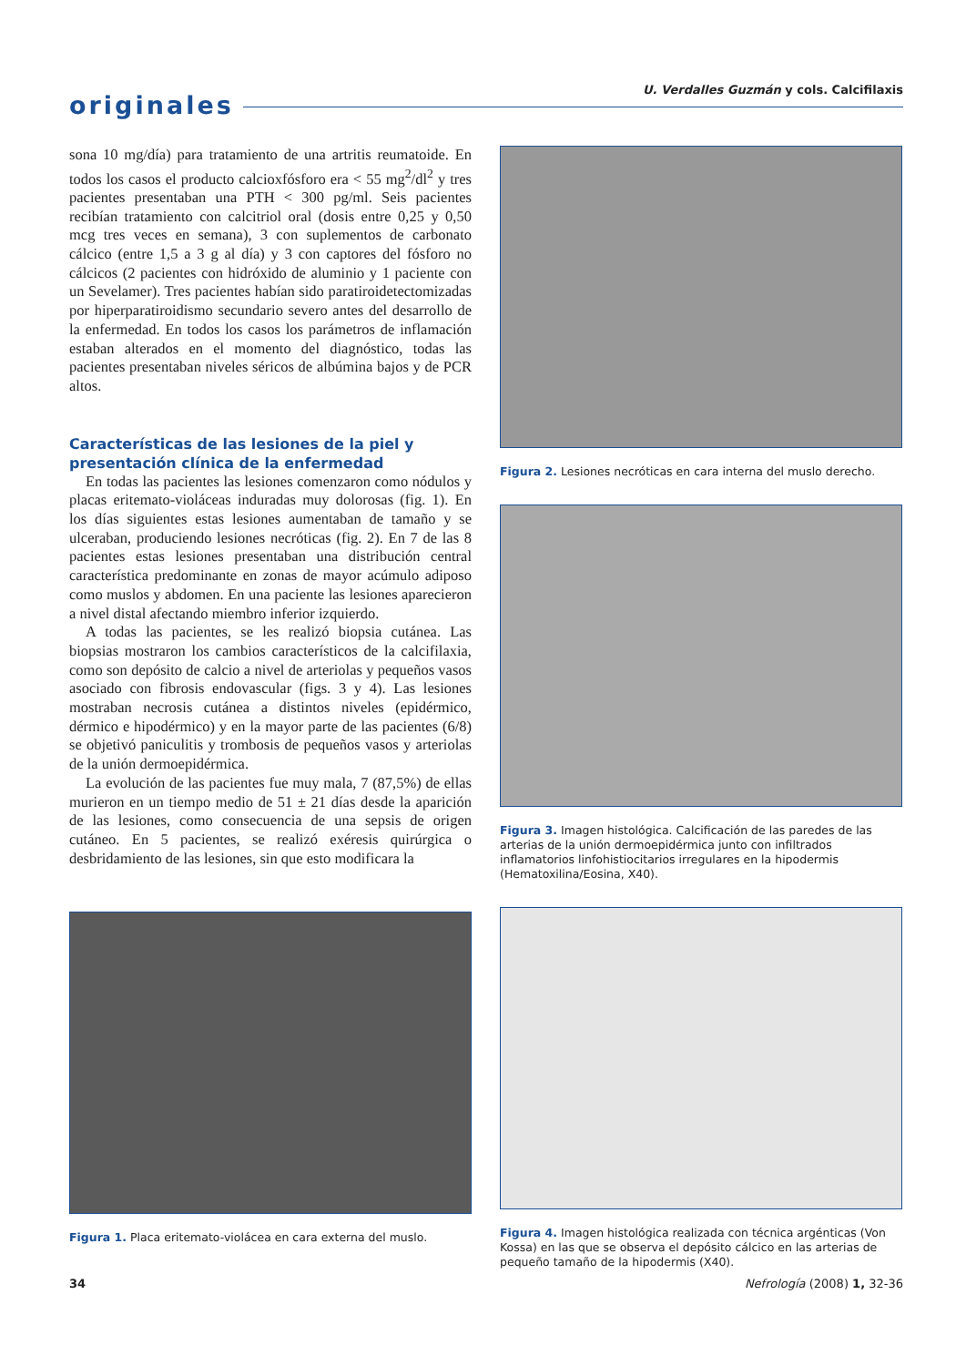originales U. Verdalles Guzmán y cols. Calcifilaxis
sona 10 mg/día) para tratamiento de una artritis reumatoide. En todos los casos el producto calcioxfósforo era < 55 mg<sup>2</sup>/dl<sup>2</sup> y tres pacientes presentaban una PTH < 300 pg/ml. Seis pacientes recibían tratamiento con calcitriol oral (dosis entre 0,25 y 0,50 mcg tres veces en semana), 3 con suplementos de carbonato cálcico (entre 1,5 a 3 g al día) y 3 con captores del fósforo no cálcicos (2 pacientes con hidróxido de aluminio y 1 paciente con un Sevelamer). Tres pacientes habían sido paratiroidetectomizadas por hiperparatiroidismo secundario severo antes del desarrollo de la enfermedad. En todos los casos los parámetros de inflamación estaban alterados en el momento del diagnóstico, todas las pacientes presentaban niveles séricos de albúmina bajos y de PCR altos.
Características de las lesiones de la piel y presentación clínica de la enfermedad
En todas las pacientes las lesiones comenzaron como nódulos y placas eritemato-violáceas induradas muy dolorosas (fig. 1). En los días siguientes estas lesiones aumentaban de tamaño y se ulceraban, produciendo lesiones necróticas (fig. 2). En 7 de las 8 pacientes estas lesiones presentaban una distribución central característica predominante en zonas de mayor acúmulo adiposo como muslos y abdomen. En una paciente las lesiones aparecieron a nivel distal afectando miembro inferior izquierdo.
A todas las pacientes, se les realizó biopsia cutánea. Las biopsias mostraron los cambios característicos de la calcifilaxia, como son depósito de calcio a nivel de arteriolas y pequeños vasos asociado con fibrosis endovascular (figs. 3 y 4). Las lesiones mostraban necrosis cutánea a distintos niveles (epidérmico, dérmico e hipodérmico) y en la mayor parte de las pacientes (6/8) se objetivó paniculitis y trombosis de pequeños vasos y arteriolas de la unión dermoepidérmica.
La evolución de las pacientes fue muy mala, 7 (87,5%) de ellas murieron en un tiempo medio de 51 ± 21 días desde la aparición de las lesiones, como consecuencia de una sepsis de origen cutáneo. En 5 pacientes, se realizó exéresis quirúrgica o desbridamiento de las lesiones, sin que esto modificara la
Figura 1. Placa eritemato-violácea en cara externa del muslo.
Figura 2. Lesiones necróticas en cara interna del muslo derecho.
Figura 3. Imagen histológica. Calcificación de las paredes de las arterias de la unión dermoepidérmica junto con infiltrados inflamatorios linfohistiocitarios irregulares en la hipodermis (Hematoxilina/Eosina, X40).
Figura 4. Imagen histológica realizada con técnica argénticas (Von Kossa) en las que se observa el depósito cálcico en las arterias de pequeño tamaño de la hipodermis (X40).
34 Nefrología (2008) 1, 32-36